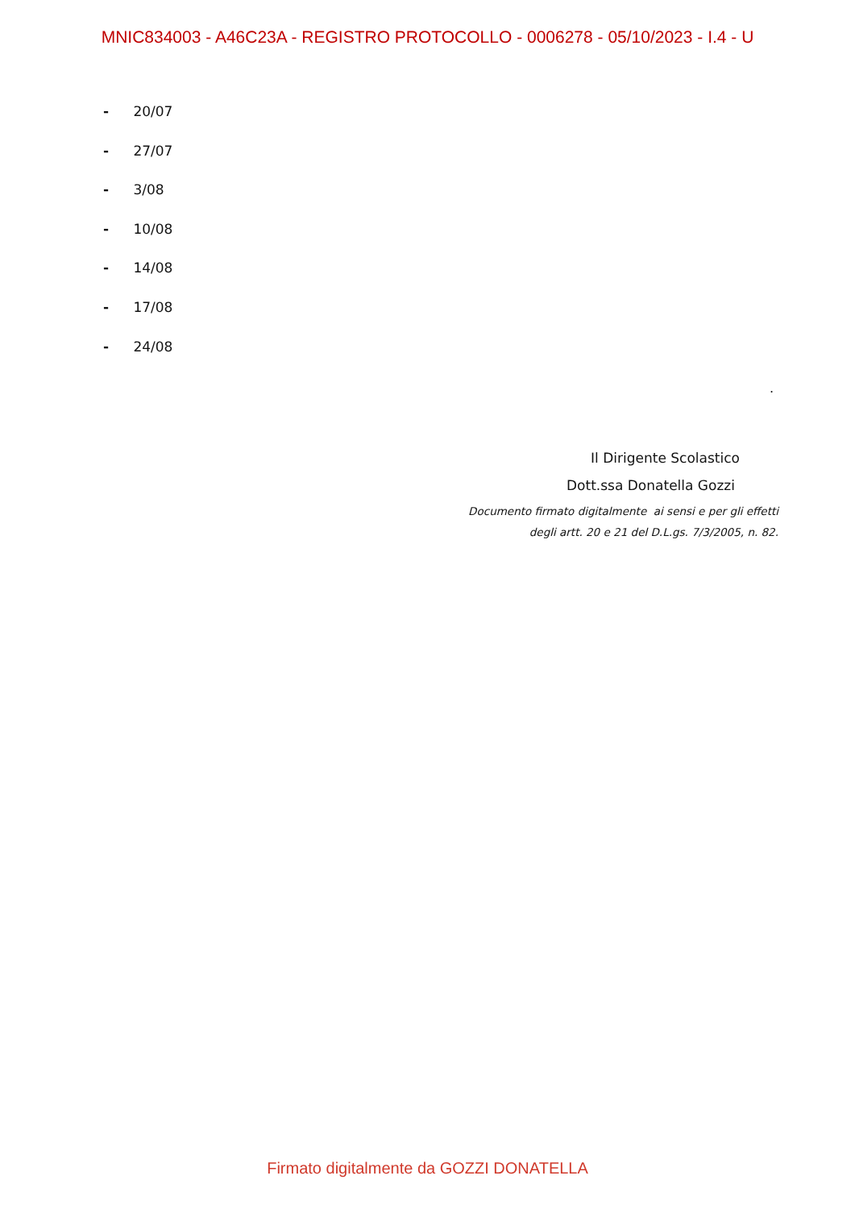MNIC834003 - A46C23A - REGISTRO PROTOCOLLO - 0006278 - 05/10/2023 - I.4 - U
- 20/07
- 27/07
- 3/08
- 10/08
- 14/08
- 17/08
- 24/08
.
Il Dirigente Scolastico
Dott.ssa Donatella Gozzi
Documento firmato digitalmente ai sensi e per gli effetti
degli artt. 20 e 21 del D.L.gs. 7/3/2005, n. 82.
Firmato digitalmente da GOZZI DONATELLA